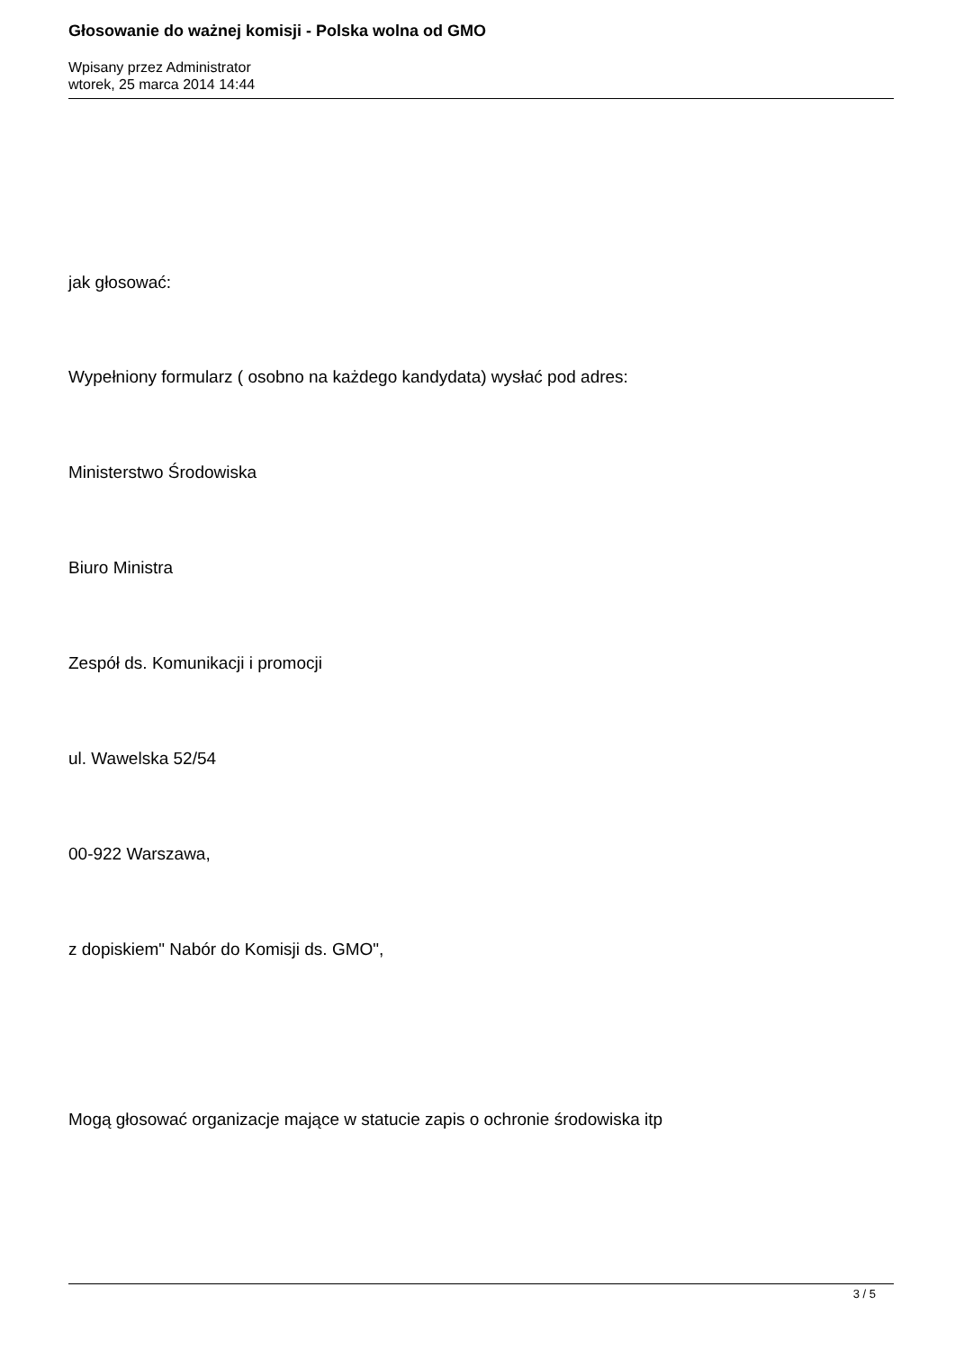Głosowanie do ważnej komisji - Polska wolna od GMO
Wpisany przez Administrator
wtorek, 25 marca 2014 14:44
jak głosować:
Wypełniony formularz ( osobno na każdego kandydata) wysłać pod adres:
Ministerstwo Środowiska
Biuro Ministra
Zespół ds. Komunikacji i promocji
ul. Wawelska 52/54
00-922 Warszawa,
z dopiskiem" Nabór do Komisji ds. GMO",
Mogą głosować organizacje mające w statucie zapis o ochronie środowiska itp
3 / 5